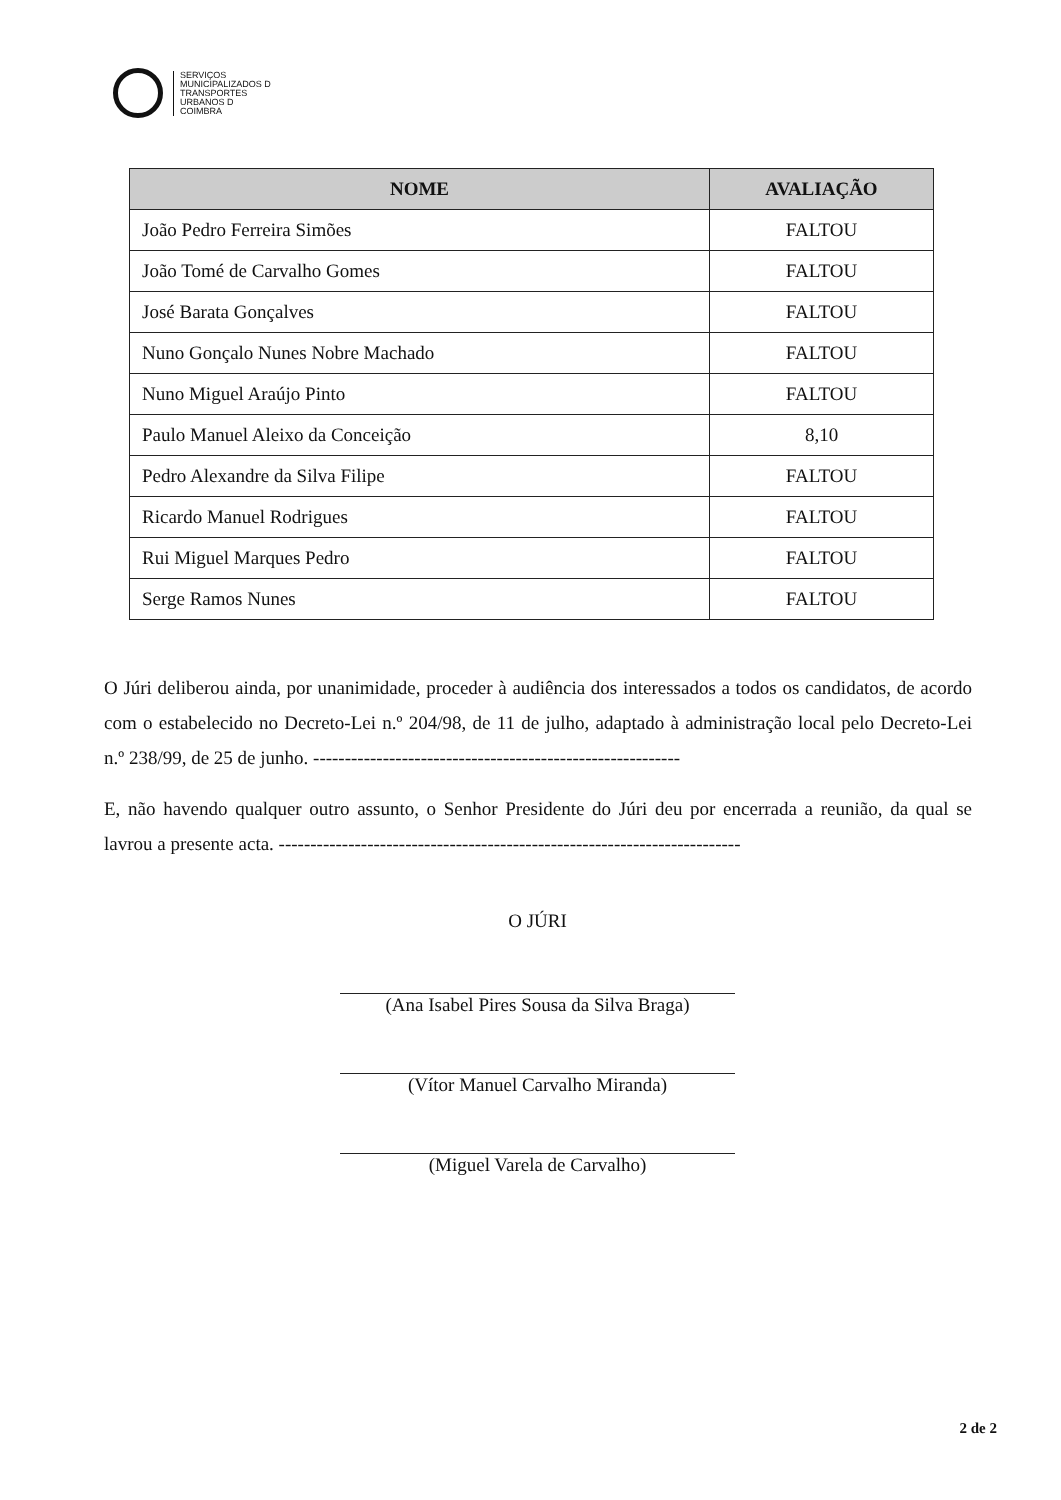SERVIÇOS
MUNICIPALIZADOS D
TRANSPORTES
URBANOS D
COIMBRA
| NOME | AVALIAÇÃO |
| --- | --- |
| João Pedro Ferreira Simões | FALTOU |
| João Tomé de Carvalho Gomes | FALTOU |
| José Barata Gonçalves | FALTOU |
| Nuno Gonçalo Nunes Nobre Machado | FALTOU |
| Nuno Miguel Araújo Pinto | FALTOU |
| Paulo Manuel Aleixo da Conceição | 8,10 |
| Pedro Alexandre da Silva Filipe | FALTOU |
| Ricardo Manuel Rodrigues | FALTOU |
| Rui Miguel Marques Pedro | FALTOU |
| Serge Ramos Nunes | FALTOU |
O Júri deliberou ainda, por unanimidade, proceder à audiência dos interessados a todos os candidatos, de acordo com o estabelecido no Decreto-Lei n.º 204/98, de 11 de julho, adaptado à administração local pelo Decreto-Lei n.º 238/99, de 25 de junho. ----------------------------------------------------------
E, não havendo qualquer outro assunto, o Senhor Presidente do Júri deu por encerrada a reunião, da qual se lavrou a presente acta. -------------------------------------------------------------------------
O JÚRI
(Ana Isabel Pires Sousa da Silva Braga)
(Vítor Manuel Carvalho Miranda)
(Miguel Varela de Carvalho)
2 de 2